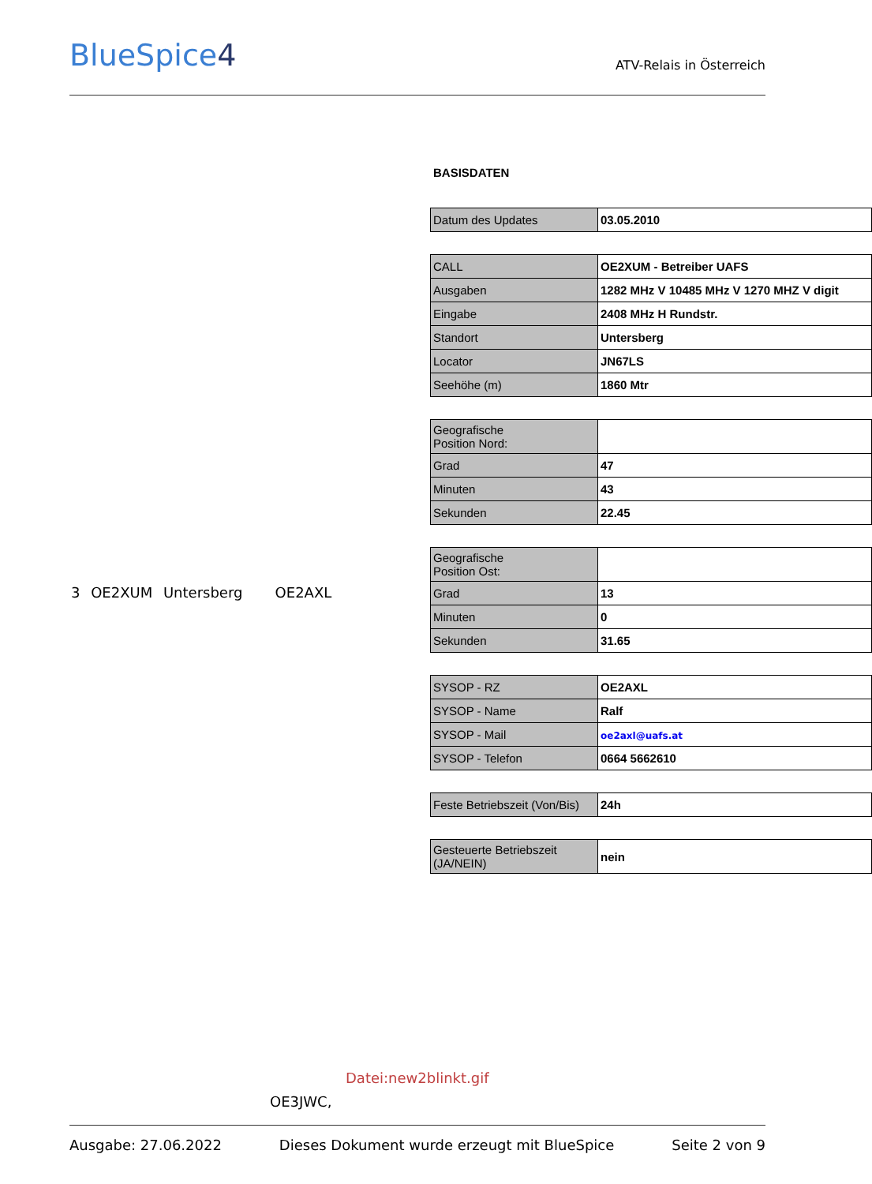BlueSpice4
ATV-Relais in Österreich
3 OE2XUM Untersberg OE2AXL
BASISDATEN
| Datum des Updates | 03.05.2010 |
| CALL | OE2XUM - Betreiber UAFS |
| Ausgaben | 1282 MHz V 10485 MHz V 1270 MHZ V digit |
| Eingabe | 2408 MHz H Rundstr. |
| Standort | Untersberg |
| Locator | JN67LS |
| Seehöhe (m) | 1860 Mtr |
| Geografische Position Nord: | |
| Grad | 47 |
| Minuten | 43 |
| Sekunden | 22.45 |
| Geografische Position Ost: | |
| Grad | 13 |
| Minuten | 0 |
| Sekunden | 31.65 |
| SYSOP - RZ | OE2AXL |
| SYSOP - Name | Ralf |
| SYSOP - Mail | oe2axl@uafs.at |
| SYSOP - Telefon | 0664 5662610 |
| Feste Betriebszeit (Von/Bis) | 24h |
| Gesteuerte Betriebszeit (JA/NEIN) | nein |
Datei:new2blinkt.gif
OE3JWC,
Ausgabe: 27.06.2022 Dieses Dokument wurde erzeugt mit BlueSpice Seite 2 von 9